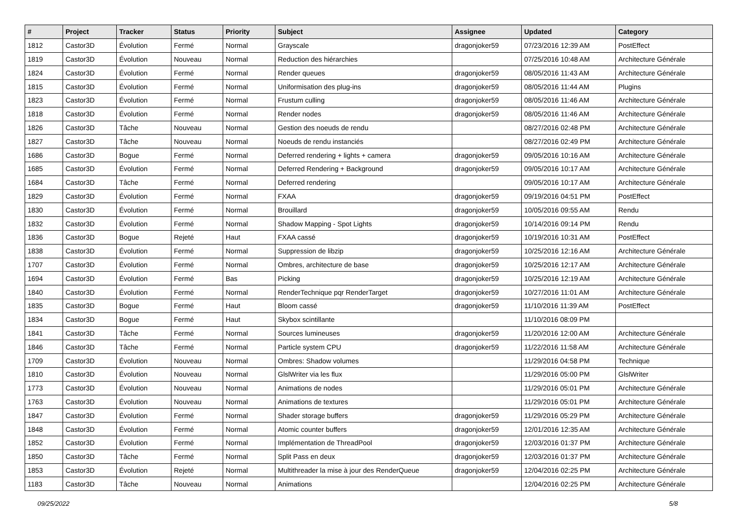| # | Project | Tracker | Status | Priority | Subject | Assignee | Updated | Category |
| --- | --- | --- | --- | --- | --- | --- | --- | --- |
| 1812 | Castor3D | Évolution | Fermé | Normal | Grayscale | dragonjoker59 | 07/23/2016 12:39 AM | PostEffect |
| 1819 | Castor3D | Évolution | Nouveau | Normal | Reduction des hiérarchies | | 07/25/2016 10:48 AM | Architecture Générale |
| 1824 | Castor3D | Évolution | Fermé | Normal | Render queues | dragonjoker59 | 08/05/2016 11:43 AM | Architecture Générale |
| 1815 | Castor3D | Évolution | Fermé | Normal | Uniformisation des plug-ins | dragonjoker59 | 08/05/2016 11:44 AM | Plugins |
| 1823 | Castor3D | Évolution | Fermé | Normal | Frustum culling | dragonjoker59 | 08/05/2016 11:46 AM | Architecture Générale |
| 1818 | Castor3D | Évolution | Fermé | Normal | Render nodes | dragonjoker59 | 08/05/2016 11:46 AM | Architecture Générale |
| 1826 | Castor3D | Tâche | Nouveau | Normal | Gestion des noeuds de rendu | | 08/27/2016 02:48 PM | Architecture Générale |
| 1827 | Castor3D | Tâche | Nouveau | Normal | Noeuds de rendu instanciés | | 08/27/2016 02:49 PM | Architecture Générale |
| 1686 | Castor3D | Bogue | Fermé | Normal | Deferred rendering + lights + camera | dragonjoker59 | 09/05/2016 10:16 AM | Architecture Générale |
| 1685 | Castor3D | Évolution | Fermé | Normal | Deferred Rendering + Background | dragonjoker59 | 09/05/2016 10:17 AM | Architecture Générale |
| 1684 | Castor3D | Tâche | Fermé | Normal | Deferred rendering | | 09/05/2016 10:17 AM | Architecture Générale |
| 1829 | Castor3D | Évolution | Fermé | Normal | FXAA | dragonjoker59 | 09/19/2016 04:51 PM | PostEffect |
| 1830 | Castor3D | Évolution | Fermé | Normal | Brouillard | dragonjoker59 | 10/05/2016 09:55 AM | Rendu |
| 1832 | Castor3D | Évolution | Fermé | Normal | Shadow Mapping - Spot Lights | dragonjoker59 | 10/14/2016 09:14 PM | Rendu |
| 1836 | Castor3D | Bogue | Rejeté | Haut | FXAA cassé | dragonjoker59 | 10/19/2016 10:31 AM | PostEffect |
| 1838 | Castor3D | Évolution | Fermé | Normal | Suppression de libzip | dragonjoker59 | 10/25/2016 12:16 AM | Architecture Générale |
| 1707 | Castor3D | Évolution | Fermé | Normal | Ombres, architecture de base | dragonjoker59 | 10/25/2016 12:17 AM | Architecture Générale |
| 1694 | Castor3D | Évolution | Fermé | Bas | Picking | dragonjoker59 | 10/25/2016 12:19 AM | Architecture Générale |
| 1840 | Castor3D | Évolution | Fermé | Normal | RenderTechnique pqr RenderTarget | dragonjoker59 | 10/27/2016 11:01 AM | Architecture Générale |
| 1835 | Castor3D | Bogue | Fermé | Haut | Bloom cassé | dragonjoker59 | 11/10/2016 11:39 AM | PostEffect |
| 1834 | Castor3D | Bogue | Fermé | Haut | Skybox scintillante | | 11/10/2016 08:09 PM | |
| 1841 | Castor3D | Tâche | Fermé | Normal | Sources lumineuses | dragonjoker59 | 11/20/2016 12:00 AM | Architecture Générale |
| 1846 | Castor3D | Tâche | Fermé | Normal | Particle system CPU | dragonjoker59 | 11/22/2016 11:58 AM | Architecture Générale |
| 1709 | Castor3D | Évolution | Nouveau | Normal | Ombres: Shadow volumes | | 11/29/2016 04:58 PM | Technique |
| 1810 | Castor3D | Évolution | Nouveau | Normal | GlslWriter via les flux | | 11/29/2016 05:00 PM | GlslWriter |
| 1773 | Castor3D | Évolution | Nouveau | Normal | Animations de nodes | | 11/29/2016 05:01 PM | Architecture Générale |
| 1763 | Castor3D | Évolution | Nouveau | Normal | Animations de textures | | 11/29/2016 05:01 PM | Architecture Générale |
| 1847 | Castor3D | Évolution | Fermé | Normal | Shader storage buffers | dragonjoker59 | 11/29/2016 05:29 PM | Architecture Générale |
| 1848 | Castor3D | Évolution | Fermé | Normal | Atomic counter buffers | dragonjoker59 | 12/01/2016 12:35 AM | Architecture Générale |
| 1852 | Castor3D | Évolution | Fermé | Normal | Implémentation de ThreadPool | dragonjoker59 | 12/03/2016 01:37 PM | Architecture Générale |
| 1850 | Castor3D | Tâche | Fermé | Normal | Split Pass en deux | dragonjoker59 | 12/03/2016 01:37 PM | Architecture Générale |
| 1853 | Castor3D | Évolution | Rejeté | Normal | Multithreader la mise à jour des RenderQueue | dragonjoker59 | 12/04/2016 02:25 PM | Architecture Générale |
| 1183 | Castor3D | Tâche | Nouveau | Normal | Animations | | 12/04/2016 02:25 PM | Architecture Générale |
09/25/2022 5/8